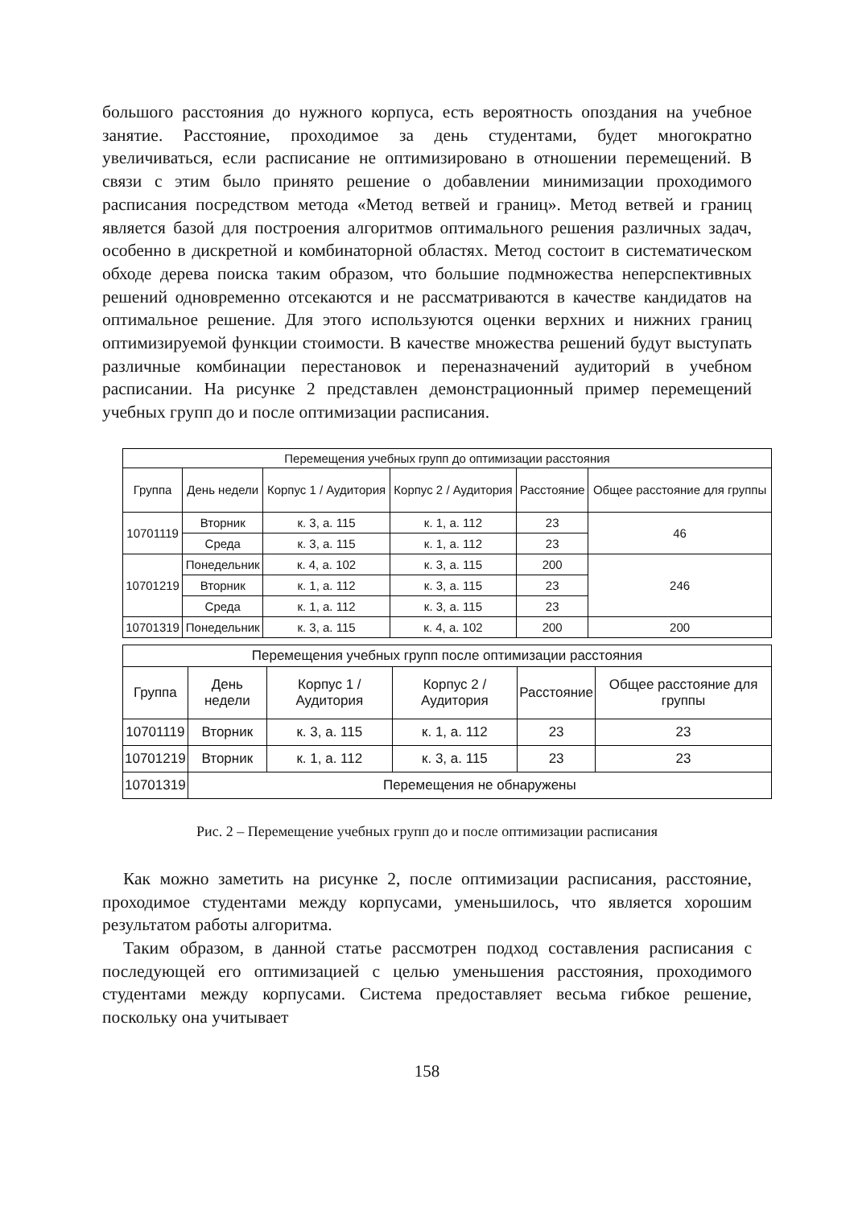большого расстояния до нужного корпуса, есть вероятность опоздания на учебное занятие. Расстояние, проходимое за день студентами, будет многократно увеличиваться, если расписание не оптимизировано в отношении перемещений. В связи с этим было принято решение о добавлении минимизации проходимого расписания посредством метода «Метод ветвей и границ». Метод ветвей и границ является базой для построения алгоритмов оптимального решения различных задач, особенно в дискретной и комбинаторной областях. Метод состоит в систематическом обходе дерева поиска таким образом, что большие подмножества неперспективных решений одновременно отсекаются и не рассматриваются в качестве кандидатов на оптимальное решение. Для этого используются оценки верхних и нижних границ оптимизируемой функции стоимости. В качестве множества решений будут выступать различные комбинации перестановок и переназначений аудиторий в учебном расписании. На рисунке 2 представлен демонстрационный пример перемещений учебных групп до и после оптимизации расписания.
| Перемещения учебных групп до оптимизации расстояния | | | | | |
| --- | --- | --- | --- | --- | --- |
| Группа | День недели | Корпус 1 / Аудитория | Корпус 2 / Аудитория | Расстояние | Общее расстояние для группы |
| 10701119 | Вторник | к. 3, а. 115 | к. 1, а. 112 | 23 | 46 |
| | Среда | к. 3, а. 115 | к. 1, а. 112 | 23 | |
| 10701219 | Понедельник | к. 4, а. 102 | к. 3, а. 115 | 200 | 246 |
| | Вторник | к. 1, а. 112 | к. 3, а. 115 | 23 | |
| | Среда | к. 1, а. 112 | к. 3, а. 115 | 23 | |
| 10701319 | Понедельник | к. 3, а. 115 | к. 4, а. 102 | 200 | 200 |
| Перемещения учебных групп после оптимизации расстояния | | | | | |
| --- | --- | --- | --- | --- | --- |
| Группа | День недели | Корпус 1 / Аудитория | Корпус 2 / Аудитория | Расстояние | Общее расстояние для группы |
| 10701119 | Вторник | к. 3, а. 115 | к. 1, а. 112 | 23 | 23 |
| 10701219 | Вторник | к. 1, а. 112 | к. 3, а. 115 | 23 | 23 |
| 10701319 | Перемещения не обнаружены | | | | |
Рис. 2 – Перемещение учебных групп до и после оптимизации расписания
Как можно заметить на рисунке 2, после оптимизации расписания, расстояние, проходимое студентами между корпусами, уменьшилось, что является хорошим результатом работы алгоритма.
Таким образом, в данной статье рассмотрен подход составления расписания с последующей его оптимизацией с целью уменьшения расстояния, проходимого студентами между корпусами. Система предоставляет весьма гибкое решение, поскольку она учитывает
158